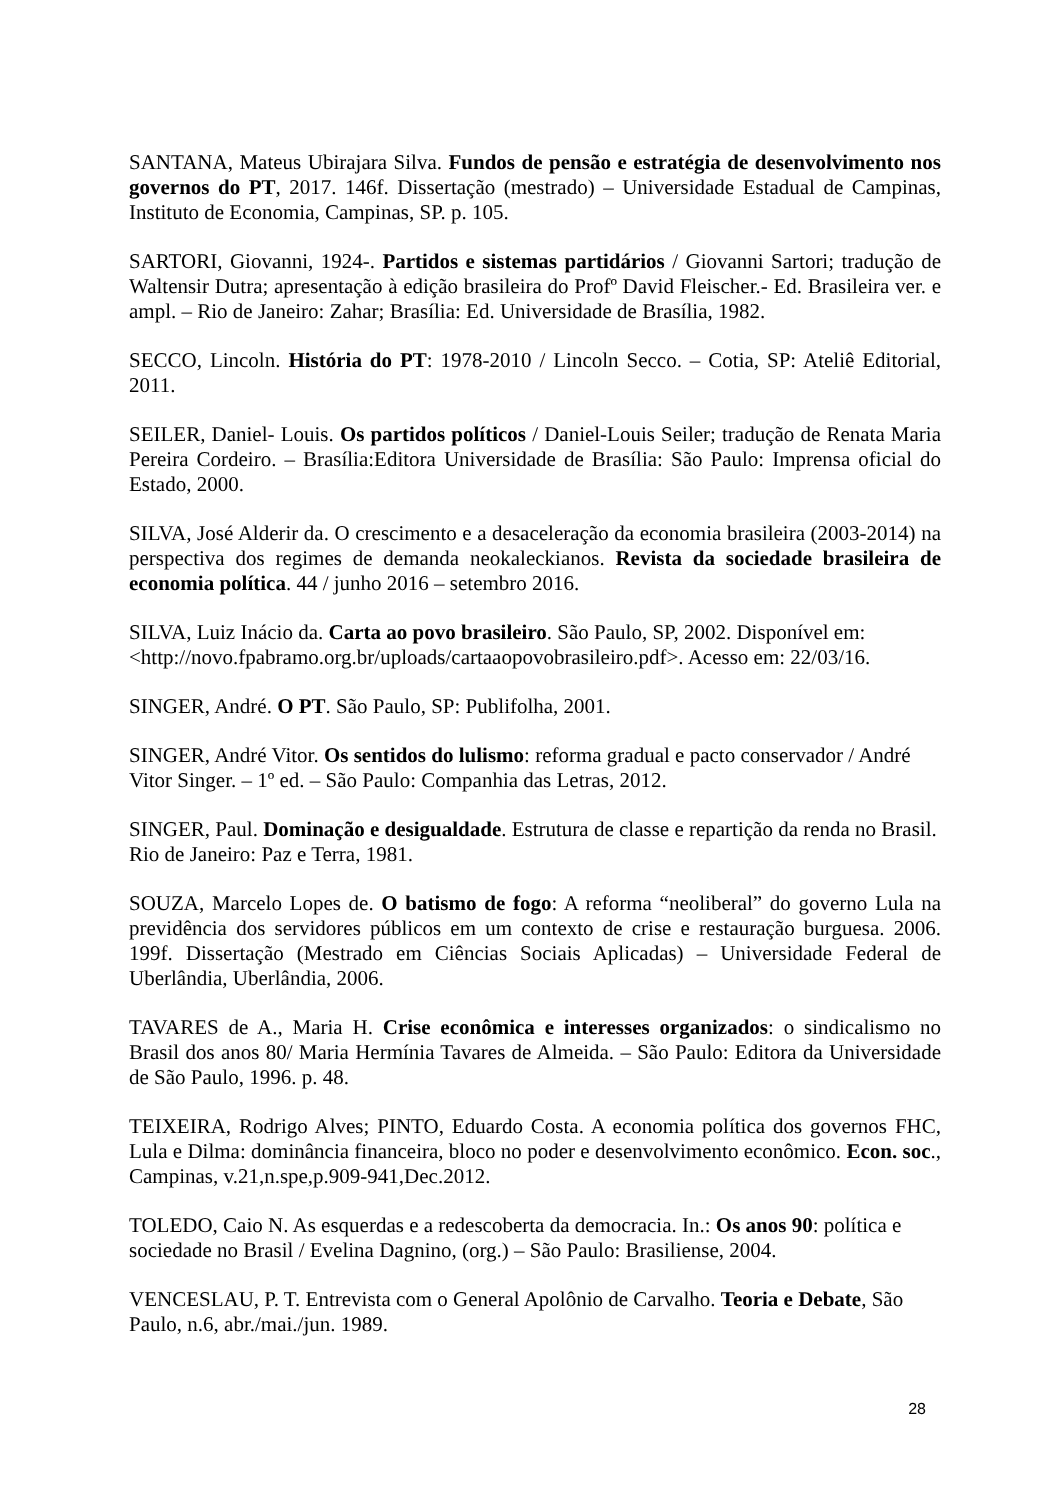SANTANA, Mateus Ubirajara Silva. Fundos de pensão e estratégia de desenvolvimento nos governos do PT, 2017. 146f. Dissertação (mestrado) – Universidade Estadual de Campinas, Instituto de Economia, Campinas, SP. p. 105.
SARTORI, Giovanni, 1924-. Partidos e sistemas partidários / Giovanni Sartori; tradução de Waltensir Dutra; apresentação à edição brasileira do Profº David Fleischer.- Ed. Brasileira ver. e ampl. – Rio de Janeiro: Zahar; Brasília: Ed. Universidade de Brasília, 1982.
SECCO, Lincoln. História do PT: 1978-2010 / Lincoln Secco. – Cotia, SP: Ateliê Editorial, 2011.
SEILER, Daniel- Louis. Os partidos políticos / Daniel-Louis Seiler; tradução de Renata Maria Pereira Cordeiro. – Brasília:Editora Universidade de Brasília: São Paulo: Imprensa oficial do Estado, 2000.
SILVA, José Alderir da. O crescimento e a desaceleração da economia brasileira (2003-2014) na perspectiva dos regimes de demanda neokaleckianos. Revista da sociedade brasileira de economia política. 44 / junho 2016 – setembro 2016.
SILVA, Luiz Inácio da. Carta ao povo brasileiro. São Paulo, SP, 2002. Disponível em: <http://novo.fpabramo.org.br/uploads/cartaaopovobrasileiro.pdf>. Acesso em: 22/03/16.
SINGER, André. O PT. São Paulo, SP: Publifolha, 2001.
SINGER, André Vitor. Os sentidos do lulismo: reforma gradual e pacto conservador / André Vitor Singer. – 1º ed. – São Paulo: Companhia das Letras, 2012.
SINGER, Paul. Dominação e desigualdade. Estrutura de classe e repartição da renda no Brasil. Rio de Janeiro: Paz e Terra, 1981.
SOUZA, Marcelo Lopes de. O batismo de fogo: A reforma “neoliberal” do governo Lula na previdência dos servidores públicos em um contexto de crise e restauração burguesa. 2006. 199f. Dissertação (Mestrado em Ciências Sociais Aplicadas) – Universidade Federal de Uberlândia, Uberlândia, 2006.
TAVARES de A., Maria H. Crise econômica e interesses organizados: o sindicalismo no Brasil dos anos 80/ Maria Hermínia Tavares de Almeida. – São Paulo: Editora da Universidade de São Paulo, 1996. p. 48.
TEIXEIRA, Rodrigo Alves; PINTO, Eduardo Costa. A economia política dos governos FHC, Lula e Dilma: dominância financeira, bloco no poder e desenvolvimento econômico. Econ. soc., Campinas, v.21,n.spe,p.909-941,Dec.2012.
TOLEDO, Caio N. As esquerdas e a redescoberta da democracia. In.: Os anos 90: política e sociedade no Brasil / Evelina Dagnino, (org.) – São Paulo: Brasiliense, 2004.
VENCESLAU, P. T. Entrevista com o General Apolônio de Carvalho. Teoria e Debate, São Paulo, n.6, abr./mai./jun. 1989.
28